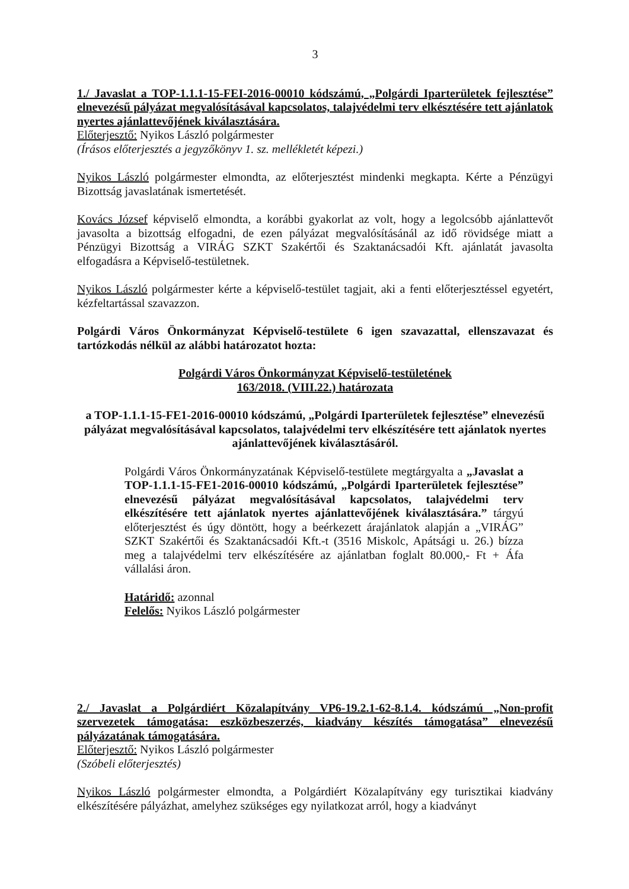3
1./ Javaslat a TOP-1.1.1-15-FEI-2016-00010 kódszámú, „Polgárdi Iparterületek fejlesztése” elnevezésű pályázat megvalósításával kapcsolatos, talajvédelmi terv elkésztésére tett ajánlatok nyertes ajánlattevőjének kiválasztására.
Előterjesztő: Nyikos László polgármester
(Írásos előterjesztés a jegyzőkönyv 1. sz. mellékletét képezi.)
Nyikos László polgármester elmondta, az előterjesztést mindenki megkapta. Kérte a Pénzügyi Bizottság javaslatának ismertetését.
Kovács József képviselő elmondta, a korábbi gyakorlat az volt, hogy a legolcsóbb ajánlattevőt javasolta a bizottság elfogadni, de ezen pályázat megvalósításánál az idő rövidsége miatt a Pénzügyi Bizottság a VIRÁG SZKT Szakértői és Szaktanácsadói Kft. ajánlatát javasolta elfogadásra a Képviselő-testületnek.
Nyikos László polgármester kérte a képviselő-testület tagjait, aki a fenti előterjesztéssel egyetért, kézfeltartással szavazzon.
Polgárdi Város Önkormányzat Képviselő-testülete 6 igen szavazattal, ellenszavazat és tartózkodás nélkül az alábbi határozatot hozta:
Polgárdi Város Önkormányzat Képviselő-testületének
163/2018. (VIII.22.) határozata
a TOP-1.1.1-15-FE1-2016-00010 kódszámú, „Polgárdi Iparterületek fejlesztése” elnevezésű pályázat megvalósításával kapcsolatos, talajvédelmi terv elkészítésére tett ajánlatok nyertes ajánlattevőjének kiválasztásáról.
Polgárdi Város Önkormányzatának Képviselő-testülete megtárgyalta a „Javaslat a TOP-1.1.1-15-FE1-2016-00010 kódszámú, „Polgárdi Iparterületek fejlesztése” elnevezésű pályázat megvalósításával kapcsolatos, talajvédelmi terv elkészítésére tett ajánlatok nyertes ajánlattevőjének kiválasztására.” tárgyú előterjesztést és úgy döntött, hogy a beérkezett árajánlatok alapján a „VIRÁG” SZKT Szakértői és Szaktanácsadói Kft.-t (3516 Miskolc, Apátsági u. 26.) bízza meg a talajvédelmi terv elkészítésére az ajánlatban foglalt 80.000,- Ft + Áfa vállalási áron.
Határidő: azonnal
Felelős: Nyikos László polgármester
2./ Javaslat a Polgárdiért Közalapítvány VP6-19.2.1-62-8.1.4. kódszámú „Non-profit szervezetek támogatása: eszközbeszerzés, kiadvány készítés támogatása” elnevezésű pályázatának támogatására.
Előterjesztő: Nyikos László polgármester
(Szóbeli előterjesztés)
Nyikos László polgármester elmondta, a Polgárdiért Közalapítvány egy turisztikai kiadvány elkészítésére pályázhat, amelyhez szükséges egy nyilatkozat arról, hogy a kiadványt